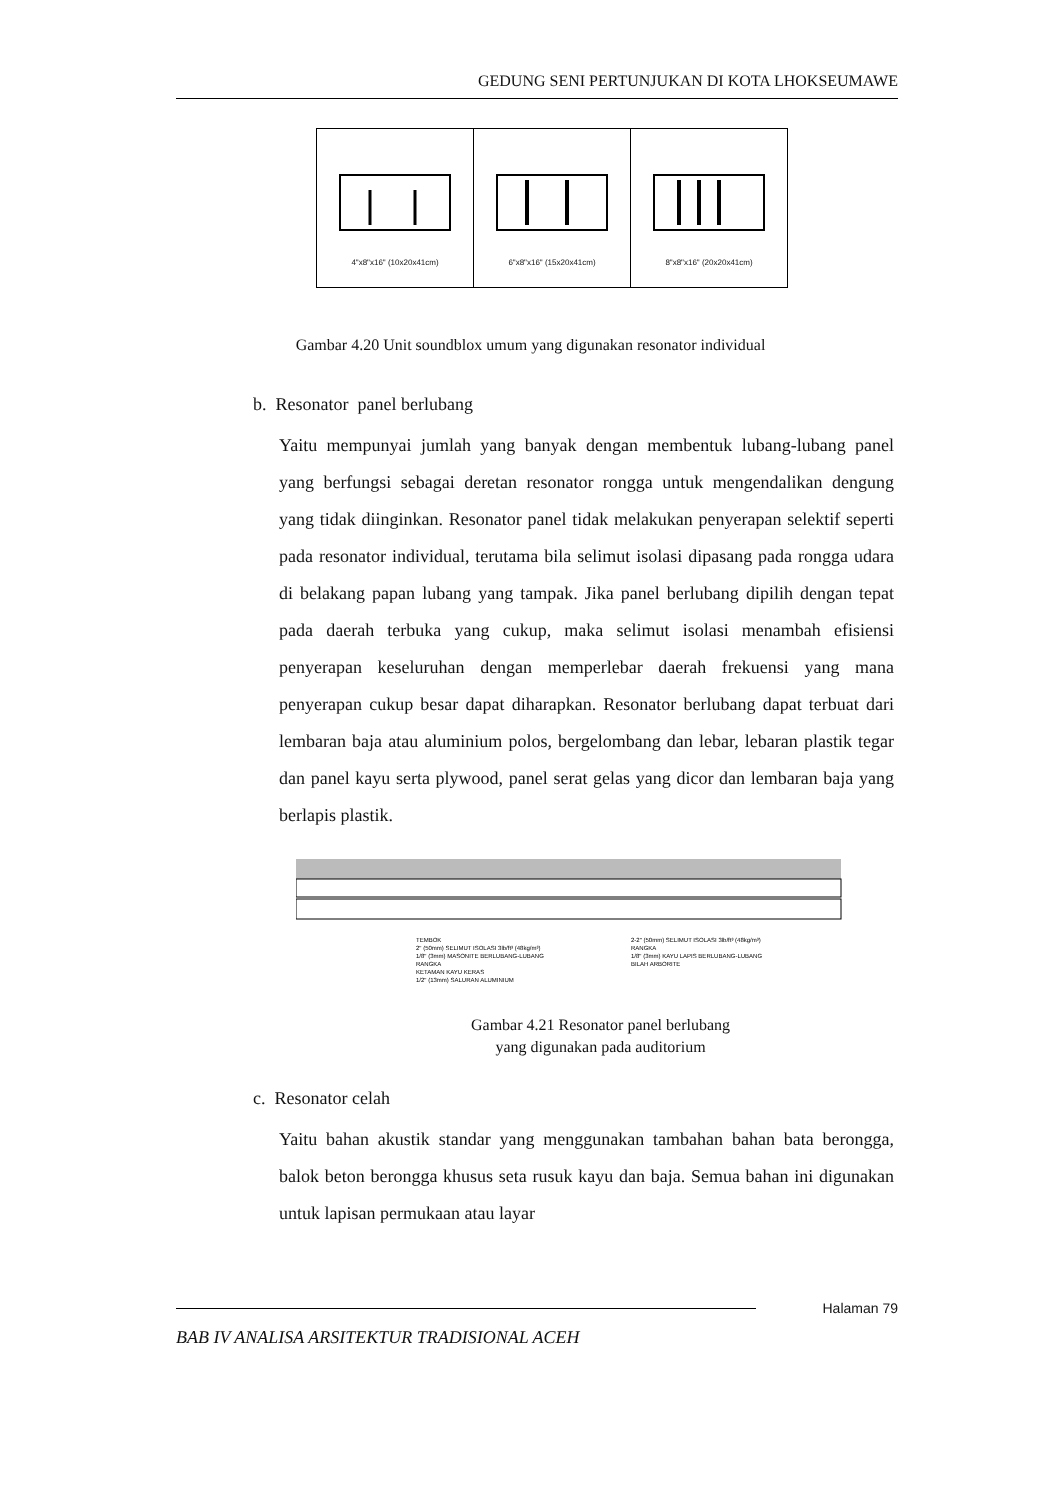GEDUNG SENI PERTUNJUKAN DI KOTA LHOKSEUMAWE
4"x8"x16" (10x20x41cm) 6"x8"x16" (15x20x41cm) 8"x8"x16" (20x20x41cm)
Gambar 4.20 Unit soundblox umum yang digunakan resonator individual
b. Resonator panel berlubang
Yaitu mempunyai jumlah yang banyak dengan membentuk lubang-lubang panel yang berfungsi sebagai deretan resonator rongga untuk mengendalikan dengung yang tidak diinginkan. Resonator panel tidak melakukan penyerapan selektif seperti pada resonator individual, terutama bila selimut isolasi dipasang pada rongga udara di belakang papan lubang yang tampak. Jika panel berlubang dipilih dengan tepat pada daerah terbuka yang cukup, maka selimut isolasi menambah efisiensi penyerapan keseluruhan dengan memperlebar daerah frekuensi yang mana penyerapan cukup besar dapat diharapkan. Resonator berlubang dapat terbuat dari lembaran baja atau aluminium polos, bergelombang dan lebar, lebaran plastik tegar dan panel kayu serta plywood, panel serat gelas yang dicor dan lembaran baja yang berlapis plastik.
TEMBOK
2" (50mm) SELIMUT ISOLASI 3lb/ft³ (48kg/m³)
1/8" (3mm) MASONITE BERLUBANG-LUBANG
RANGKA
KETAMAN KAYU KERAS
1/2" (13mm) SALURAN ALUMINIUM
2-2" (50mm) SELIMUT ISOLASI 3lb/ft³ (48kg/m³)
RANGKA
1/8" (3mm) KAYU LAPIS BERLUBANG-LUBANG
BILAH ARBORITE
Gambar 4.21 Resonator panel berlubang
yang digunakan pada auditorium
c. Resonator celah
Yaitu bahan akustik standar yang menggunakan tambahan bahan bata berongga, balok beton berongga khusus seta rusuk kayu dan baja. Semua bahan ini digunakan untuk lapisan permukaan atau layar
Halaman 79
BAB IV ANALISA ARSITEKTUR TRADISIONAL ACEH